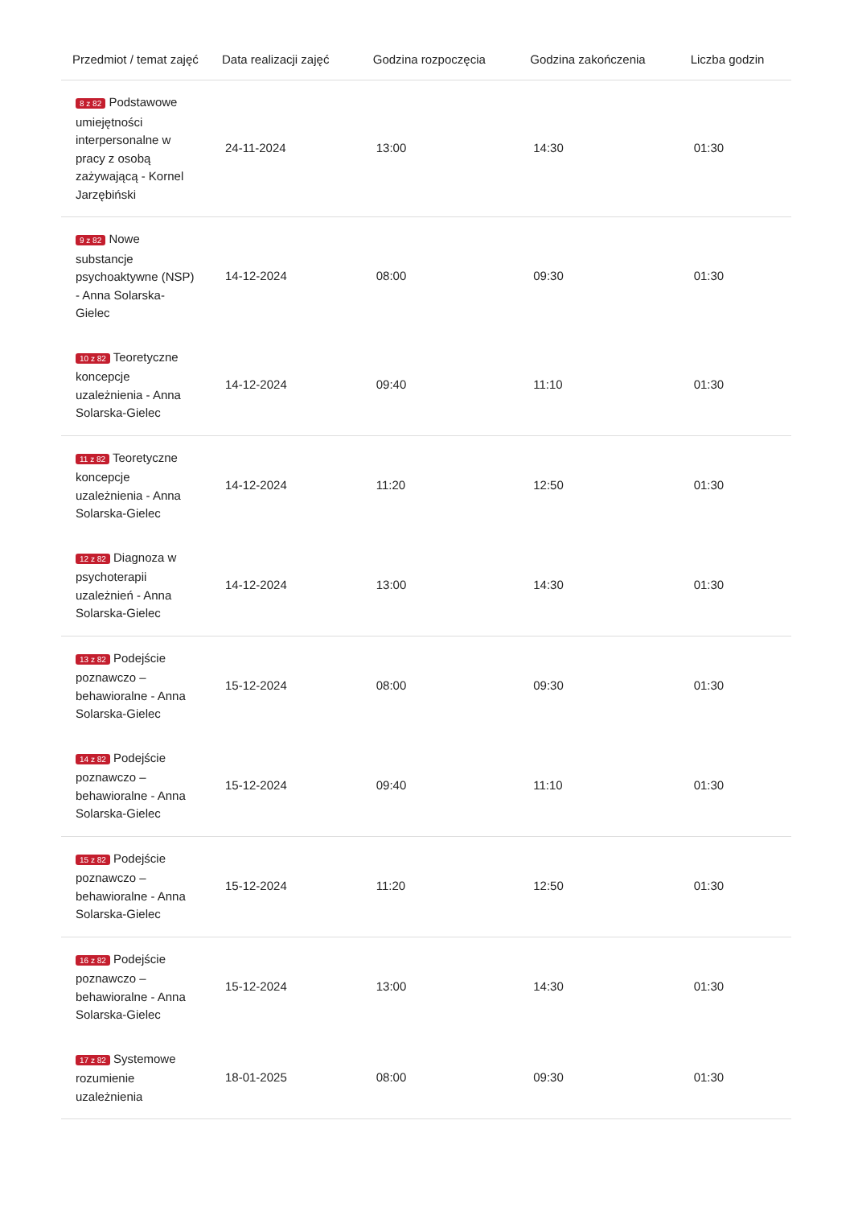| Przedmiot / temat zajęć | Data realizacji zajęć | Godzina rozpoczęcia | Godzina zakończenia | Liczba godzin |
| --- | --- | --- | --- | --- |
| 8 z 82 Podstawowe umiejętności interpersonalne w pracy z osobą zażywającą - Kornel Jarzębiński | 24-11-2024 | 13:00 | 14:30 | 01:30 |
| 9 z 82 Nowe substancje psychoaktywne (NSP) - Anna Solarska-Gielec | 14-12-2024 | 08:00 | 09:30 | 01:30 |
| 10 z 82 Teoretyczne koncepcje uzależnienia - Anna Solarska-Gielec | 14-12-2024 | 09:40 | 11:10 | 01:30 |
| 11 z 82 Teoretyczne koncepcje uzależnienia - Anna Solarska-Gielec | 14-12-2024 | 11:20 | 12:50 | 01:30 |
| 12 z 82 Diagnoza w psychoterapii uzależnień - Anna Solarska-Gielec | 14-12-2024 | 13:00 | 14:30 | 01:30 |
| 13 z 82 Podejście poznawczo – behawioralne - Anna Solarska-Gielec | 15-12-2024 | 08:00 | 09:30 | 01:30 |
| 14 z 82 Podejście poznawczo – behawioralne - Anna Solarska-Gielec | 15-12-2024 | 09:40 | 11:10 | 01:30 |
| 15 z 82 Podejście poznawczo – behawioralne - Anna Solarska-Gielec | 15-12-2024 | 11:20 | 12:50 | 01:30 |
| 16 z 82 Podejście poznawczo – behawioralne - Anna Solarska-Gielec | 15-12-2024 | 13:00 | 14:30 | 01:30 |
| 17 z 82 Systemowe rozumienie uzależnienia | 18-01-2025 | 08:00 | 09:30 | 01:30 |